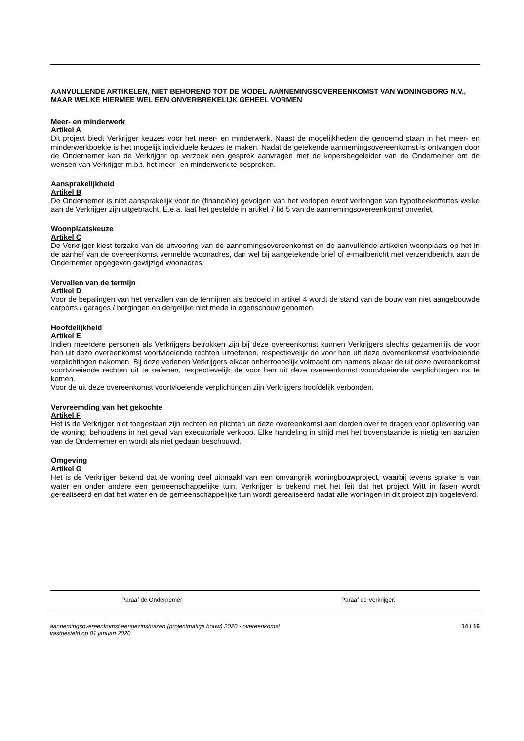AANVULLENDE ARTIKELEN, NIET BEHOREND TOT DE MODEL AANNEMINGSOVEREENKOMST VAN WONINGBORG N.V., MAAR WELKE HIERMEE WEL EEN ONVERBREKELIJK GEHEEL VORMEN
Meer- en minderwerk
Artikel A
Dit project biedt Verkrijger keuzes voor het meer- en minderwerk. Naast de mogelijkheden die genoemd staan in het meer- en minderwerkboekje is het mogelijk individuele keuzes te maken. Nadat de getekende aannemingsovereenkomst is ontvangen door de Ondernemer kan de Verkrijger op verzoek een gesprek aanvragen met de kopersbegeleider van de Ondernemer om de wensen van Verkrijger m.b.t. het meer- en minderwerk te bespreken.
Aansprakelijkheid
Artikel B
De Ondernemer is niet aansprakelijk voor de (financiële) gevolgen van het verlopen en/of verlengen van hypotheekoffertes welke aan de Verkrijger zijn uitgebracht. E.e.a. laat het gestelde in artikel 7 lid 5 van de aannemingsovereenkomst onverlet.
Woonplaatskeuze
Artikel C
De Verkrijger kiest terzake van de uitvoering van de aannemingsovereenkomst en de aanvullende artikelen woonplaats op het in de aanhef van de overeenkomst vermelde woonadres, dan wel bij aangetekende brief of e-mailbericht met verzendbericht aan de Ondernemer opgegeven gewijzigd woonadres.
Vervallen van de termijn
Artikel D
Voor de bepalingen van het vervallen van de termijnen als bedoeld in artikel 4 wordt de stand van de bouw van niet aangebouwde carports / garages / bergingen en dergelijke niet mede in ogenschouw genomen.
Hoofdelijkheid
Artikel E
Indien meerdere personen als Verkrijgers betrokken zijn bij deze overeenkomst kunnen Verkrijgers slechts gezamenlijk de voor hen uit deze overeenkomst voortvloeiende rechten uitoefenen, respectievelijk de voor hen uit deze overeenkomst voortvloeiende verplichtingen nakomen. Bij deze verlenen Verkrijgers elkaar onherroepelijk volmacht om namens elkaar de uit deze overeenkomst voortvloeiende rechten uit te oefenen, respectievelijk de voor hen uit deze overeenkomst voortvloeiende verplichtingen na te komen.
Voor de uit deze overeenkomst voortvloeiende verplichtingen zijn Verkrijgers hoofdelijk verbonden.
Vervreemding van het gekochte
Artikel F
Het is de Verkrijger niet toegestaan zijn rechten en plichten uit deze overeenkomst aan derden over te dragen voor oplevering van de woning, behoudens in het geval van executoriale verkoop. Elke handeling in strijd met het bovenstaande is nietig ten aanzien van de Ondernemer en wordt als niet gedaan beschouwd.
Omgeving
Artikel G
Het is de Verkrijger bekend dat de woning deel uitmaakt van een omvangrijk woningbouwproject, waarbij tevens sprake is van water en onder andere een gemeenschappelijke tuin. Verkrijger is bekend met het feit dat het project Witt in fasen wordt gerealiseerd en dat het water en de gemeenschappelijke tuin wordt gerealiseerd nadat alle woningen in dit project zijn opgeleverd.
Paraaf de Ondernemer: Paraaf de Verkrijger:
aannemingsovereenkomst eengezinshuizen (projectmatige bouw) 2020 - overeenkomst
vastgesteld op 01 januari 2020 14 / 16